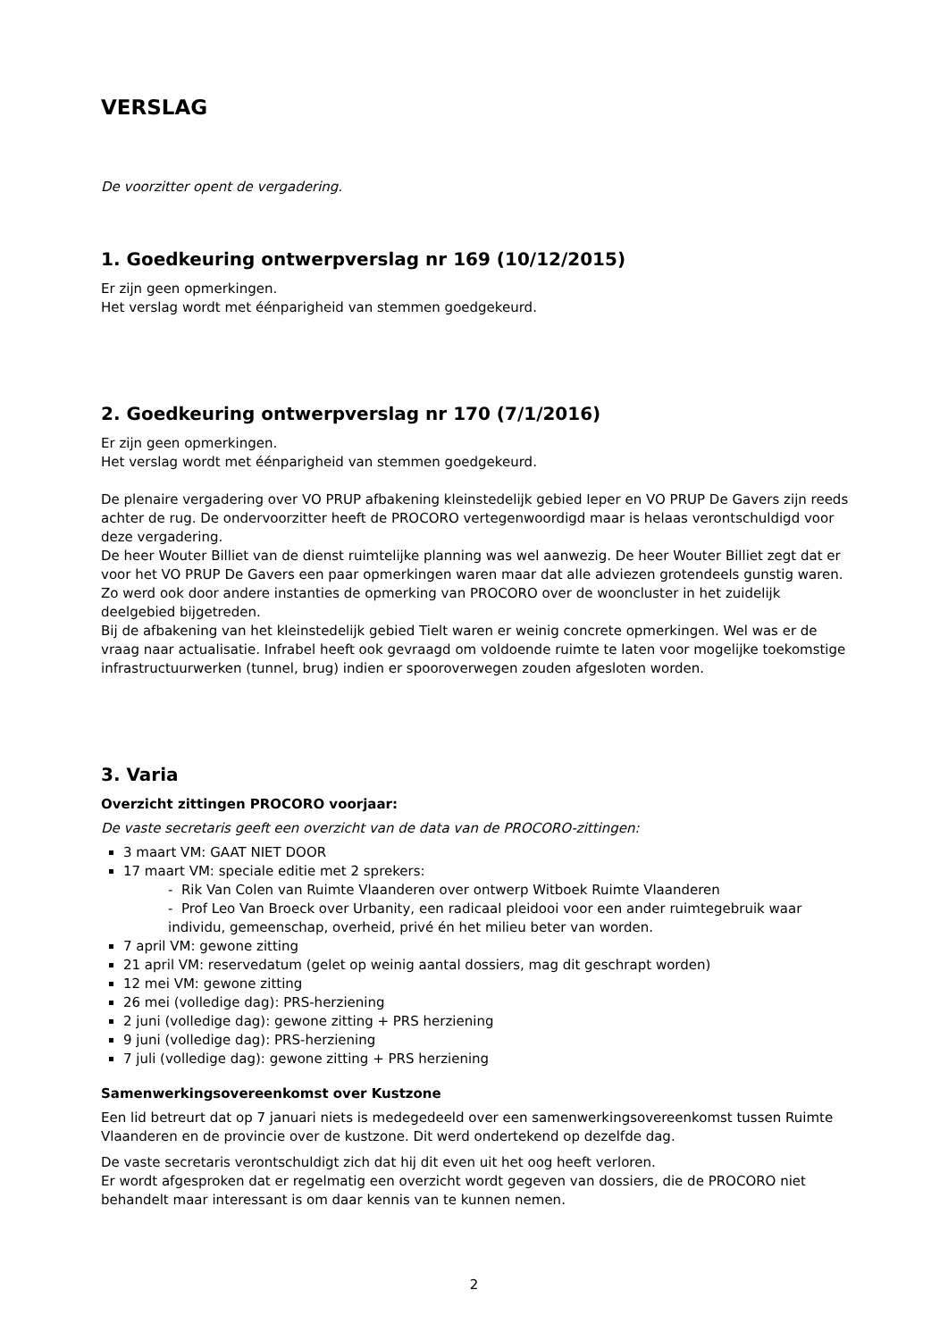VERSLAG
De voorzitter opent de vergadering.
1. Goedkeuring ontwerpverslag nr 169 (10/12/2015)
Er zijn geen opmerkingen.
Het verslag wordt met éénparigheid van stemmen goedgekeurd.
2. Goedkeuring ontwerpverslag nr 170 (7/1/2016)
Er zijn geen opmerkingen.
Het verslag wordt met éénparigheid van stemmen goedgekeurd.
De plenaire vergadering over VO PRUP afbakening kleinstedelijk gebied Ieper en VO PRUP De Gavers zijn reeds achter de rug. De ondervoorzitter heeft de PROCORO vertegenwoordigd maar is helaas verontschuldigd voor deze vergadering.
De heer Wouter Billiet van de dienst ruimtelijke planning was wel aanwezig. De heer Wouter Billiet zegt dat er voor het VO PRUP De Gavers een paar opmerkingen waren maar dat alle adviezen grotendeels gunstig waren. Zo werd ook door andere instanties de opmerking van PROCORO over de wooncluster in het zuidelijk deelgebied bijgetreden.
Bij de afbakening van het kleinstedelijk gebied Tielt waren er weinig concrete opmerkingen. Wel was er de vraag naar actualisatie. Infrabel heeft ook gevraagd om voldoende ruimte te laten voor mogelijke toekomstige infrastructuurwerken (tunnel, brug) indien er spooroverwegen zouden afgesloten worden.
3. Varia
Overzicht zittingen PROCORO voorjaar:
De vaste secretaris geeft een overzicht van de data van de PROCORO-zittingen:
3 maart VM: GAAT NIET DOOR
17 maart VM: speciale editie met 2 sprekers:
- Rik Van Colen van Ruimte Vlaanderen over ontwerp Witboek Ruimte Vlaanderen
- Prof Leo Van Broeck over Urbanity, een radicaal pleidooi voor een ander ruimtegebruik waar individu, gemeenschap, overheid, privé én het milieu beter van worden.
7 april VM: gewone zitting
21 april VM: reservedatum (gelet op weinig aantal dossiers, mag dit geschrapt worden)
12 mei VM: gewone zitting
26 mei (volledige dag): PRS-herziening
2 juni (volledige dag): gewone zitting + PRS herziening
9 juni (volledige dag): PRS-herziening
7 juli (volledige dag): gewone zitting + PRS herziening
Samenwerkingsovereenkomst over Kustzone
Een lid betreurt dat op 7 januari niets is medegedeeld over een samenwerkingsovereenkomst tussen Ruimte Vlaanderen en de provincie over de kustzone. Dit werd ondertekend op dezelfde dag.
De vaste secretaris verontschuldigt zich dat hij dit even uit het oog heeft verloren.
Er wordt afgesproken dat er regelmatig een overzicht wordt gegeven van dossiers, die de PROCORO niet behandelt maar interessant is om daar kennis van te kunnen nemen.
2